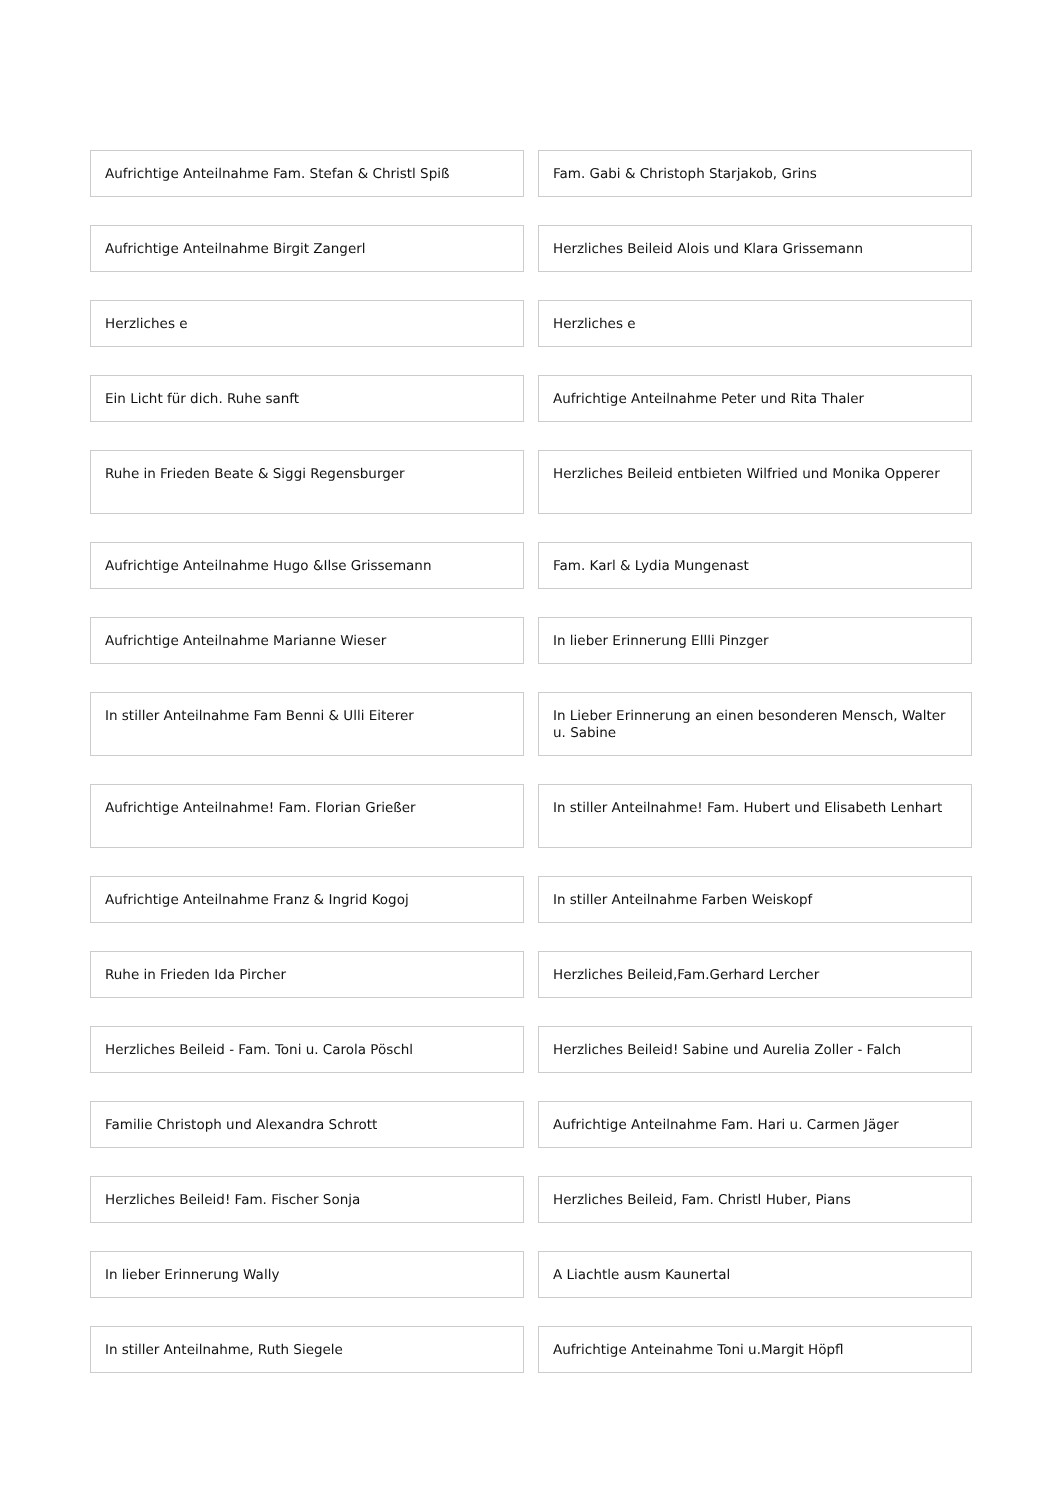Aufrichtige Anteilnahme Fam. Stefan & Christl Spiß
Fam. Gabi & Christoph Starjakob, Grins
Aufrichtige Anteilnahme Birgit Zangerl
Herzliches Beileid Alois und Klara Grissemann
Herzliches e
Herzliches e
Ein Licht für dich. Ruhe sanft
Aufrichtige Anteilnahme Peter und Rita Thaler
Ruhe in Frieden Beate & Siggi Regensburger
Herzliches Beileid entbieten Wilfried und Monika Opperer
Aufrichtige Anteilnahme Hugo &Ilse Grissemann
Fam. Karl & Lydia Mungenast
Aufrichtige Anteilnahme Marianne Wieser
In lieber Erinnerung Ellli Pinzger
In stiller Anteilnahme Fam Benni & Ulli Eiterer
In Lieber Erinnerung an einen besonderen Mensch, Walter u. Sabine
Aufrichtige Anteilnahme! Fam. Florian Grießer
In stiller Anteilnahme! Fam. Hubert und Elisabeth Lenhart
Aufrichtige Anteilnahme Franz & Ingrid Kogoj
In stiller Anteilnahme Farben Weiskopf
Ruhe in Frieden Ida Pircher
Herzliches Beileid,Fam.Gerhard Lercher
Herzliches Beileid - Fam. Toni u. Carola Pöschl
Herzliches Beileid! Sabine und Aurelia Zoller - Falch
Familie Christoph und Alexandra Schrott
Aufrichtige Anteilnahme Fam. Hari u. Carmen Jäger
Herzliches Beileid! Fam. Fischer Sonja
Herzliches Beileid, Fam. Christl Huber, Pians
In lieber Erinnerung Wally
A Liachtle ausm Kaunertal
In stiller Anteilnahme, Ruth Siegele
Aufrichtige Anteinahme Toni u.Margit Höpfl